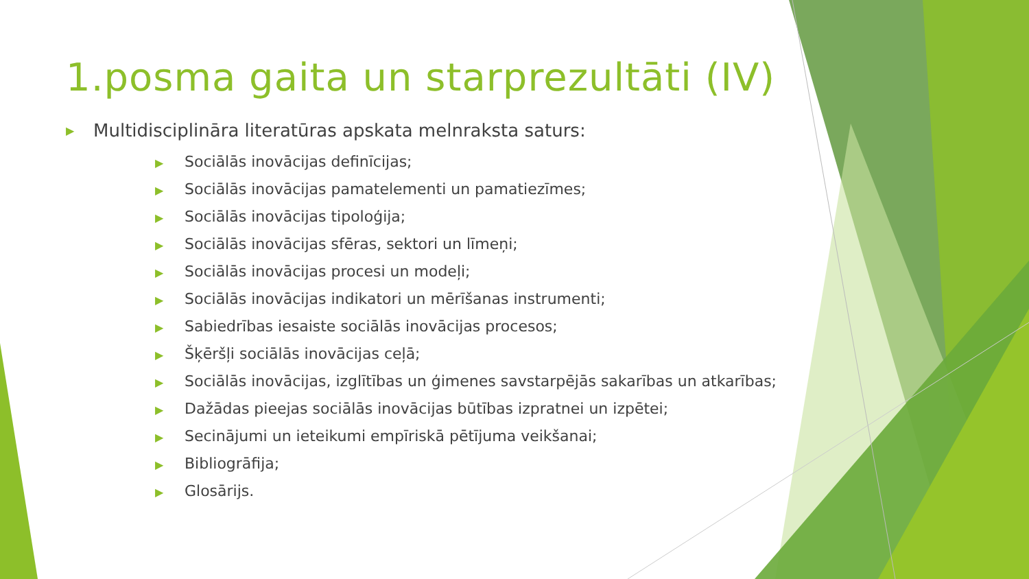1.posma gaita un starprezultāti (IV)
▶ Multidisciplināra literatūras apskata melnraksta saturs:
▶ Sociālās inovācijas definīcijas;
▶ Sociālās inovācijas pamatelementi un pamatiezīmes;
▶ Sociālās inovācijas tipoloģija;
▶ Sociālās inovācijas sfēras, sektori un līmeņi;
▶ Sociālās inovācijas procesi un modeļi;
▶ Sociālās inovācijas indikatori un mērīšanas instrumenti;
▶ Sabiedrības iesaiste sociālās inovācijas procesos;
▶ Šķēršļi sociālās inovācijas ceļā;
▶ Sociālās inovācijas, izglītības un ģimenes savstarpējās sakarības un atkarības;
▶ Dažādas pieejas sociālās inovācijas būtības izpratnei un izpētei;
▶ Secinājumi un ieteikumi empīriskā pētījuma veikšanai;
▶ Bibliogrāfija;
▶ Glosārijs.